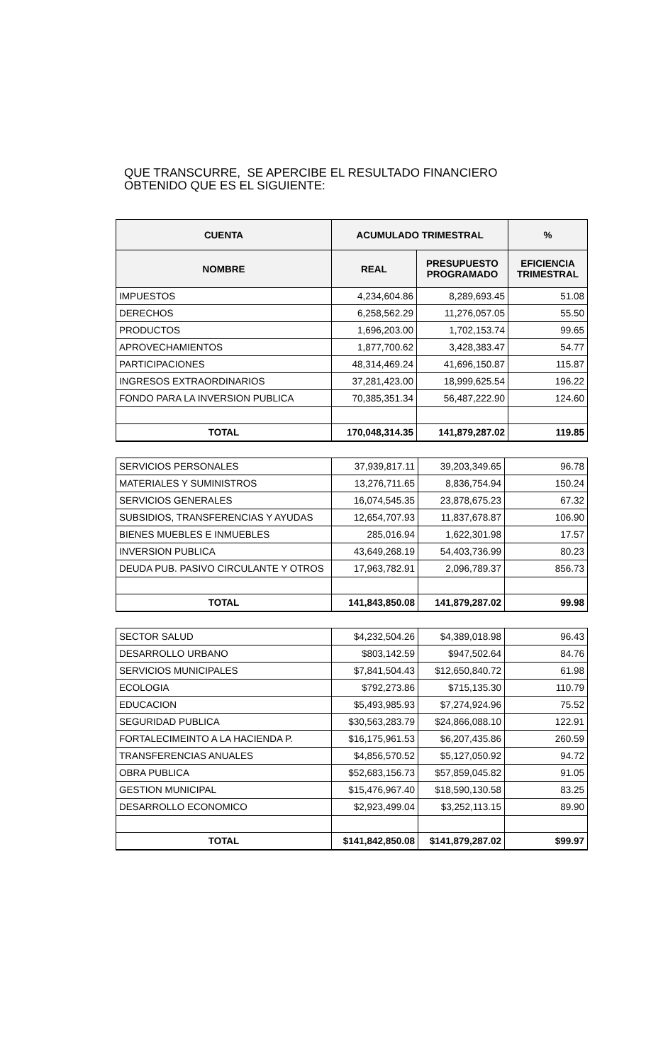QUE TRANSCURRE, SE APERCIBE EL RESULTADO FINANCIERO
OBTENIDO QUE ES EL SIGUIENTE:
| CUENTA | ACUMULADO TRIMESTRAL | | % |
| --- | --- | --- | --- |
| NOMBRE | REAL | PRESUPUESTO PROGRAMADO | EFICIENCIA TRIMESTRAL |
| IMPUESTOS | 4,234,604.86 | 8,289,693.45 | 51.08 |
| DERECHOS | 6,258,562.29 | 11,276,057.05 | 55.50 |
| PRODUCTOS | 1,696,203.00 | 1,702,153.74 | 99.65 |
| APROVECHAMIENTOS | 1,877,700.62 | 3,428,383.47 | 54.77 |
| PARTICIPACIONES | 48,314,469.24 | 41,696,150.87 | 115.87 |
| INGRESOS EXTRAORDINARIOS | 37,281,423.00 | 18,999,625.54 | 196.22 |
| FONDO PARA LA INVERSION PUBLICA | 70,385,351.34 | 56,487,222.90 | 124.60 |
| TOTAL | 170,048,314.35 | 141,879,287.02 | 119.85 |
| SERVICIOS PERSONALES | 37,939,817.11 | 39,203,349.65 | 96.78 |
| MATERIALES Y SUMINISTROS | 13,276,711.65 | 8,836,754.94 | 150.24 |
| SERVICIOS GENERALES | 16,074,545.35 | 23,878,675.23 | 67.32 |
| SUBSIDIOS, TRANSFERENCIAS Y AYUDAS | 12,654,707.93 | 11,837,678.87 | 106.90 |
| BIENES MUEBLES E INMUEBLES | 285,016.94 | 1,622,301.98 | 17.57 |
| INVERSION PUBLICA | 43,649,268.19 | 54,403,736.99 | 80.23 |
| DEUDA PUB. PASIVO CIRCULANTE Y OTROS | 17,963,782.91 | 2,096,789.37 | 856.73 |
| TOTAL | 141,843,850.08 | 141,879,287.02 | 99.98 |
| SECTOR SALUD | $4,232,504.26 | $4,389,018.98 | 96.43 |
| DESARROLLO URBANO | $803,142.59 | $947,502.64 | 84.76 |
| SERVICIOS MUNICIPALES | $7,841,504.43 | $12,650,840.72 | 61.98 |
| ECOLOGIA | $792,273.86 | $715,135.30 | 110.79 |
| EDUCACION | $5,493,985.93 | $7,274,924.96 | 75.52 |
| SEGURIDAD PUBLICA | $30,563,283.79 | $24,866,088.10 | 122.91 |
| FORTALECIMEINTO A LA HACIENDA P. | $16,175,961.53 | $6,207,435.86 | 260.59 |
| TRANSFERENCIAS ANUALES | $4,856,570.52 | $5,127,050.92 | 94.72 |
| OBRA PUBLICA | $52,683,156.73 | $57,859,045.82 | 91.05 |
| GESTION MUNICIPAL | $15,476,967.40 | $18,590,130.58 | 83.25 |
| DESARROLLO ECONOMICO | $2,923,499.04 | $3,252,113.15 | 89.90 |
| TOTAL | $141,842,850.08 | $141,879,287.02 | $99.97 |